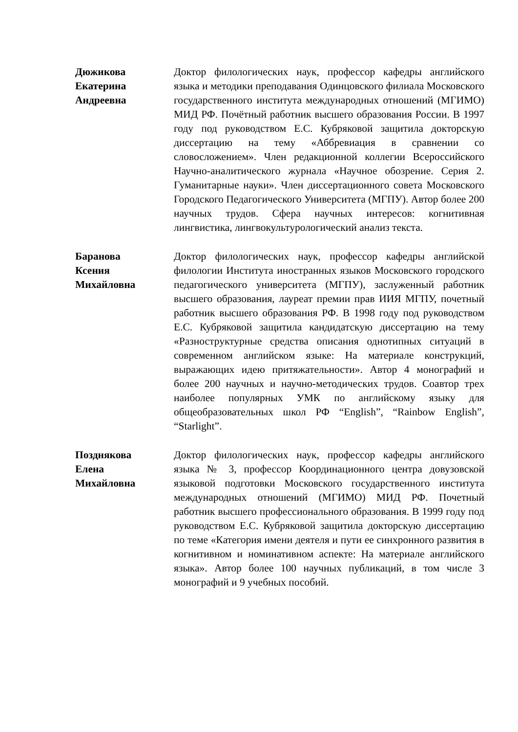Дюжикова
Екатерина
Андреевна
Доктор филологических наук, профессор кафедры английского языка и методики преподавания Одинцовского филиала Московского государственного института международных отношений (МГИМО) МИД РФ. Почётный работник высшего образования России. В 1997 году под руководством Е.С. Кубряковой защитила докторскую диссертацию на тему «Аббревиация в сравнении со словосложением». Член редакционной коллегии Всероссийского Научно-аналитического журнала «Научное обозрение. Серия 2. Гуманитарные науки». Член диссертационного совета Московского Городского Педагогического Университета (МГПУ). Автор более 200 научных трудов. Сфера научных интересов: когнитивная лингвистика, лингвокультурологический анализ текста.
Баранова
Ксения
Михайловна
Доктор филологических наук, профессор кафедры английской филологии Института иностранных языков Московского городского педагогического университета (МГПУ), заслуженный работник высшего образования, лауреат премии прав ИИЯ МГПУ, почетный работник высшего образования РФ. В 1998 году под руководством Е.С. Кубряковой защитила кандидатскую диссертацию на тему «Разноструктурные средства описания однотипных ситуаций в современном английском языке: На материале конструкций, выражающих идею притяжательности». Автор 4 монографий и более 200 научных и научно-методических трудов. Соавтор трех наиболее популярных УМК по английскому языку для общеобразовательных школ РФ “English”, “Rainbow English”, “Starlight”.
Позднякова
Елена
Михайловна
Доктор филологических наук, профессор кафедры английского языка № 3, профессор Координационного центра довузовской языковой подготовки Московского государственного института международных отношений (МГИМО) МИД РФ. Почетный работник высшего профессионального образования. В 1999 году под руководством Е.С. Кубряковой защитила докторскую диссертацию по теме «Категория имени деятеля и пути ее синхронного развития в когнитивном и номинативном аспекте: На материале английского языка». Автор более 100 научных публикаций, в том числе 3 монографий и 9 учебных пособий.